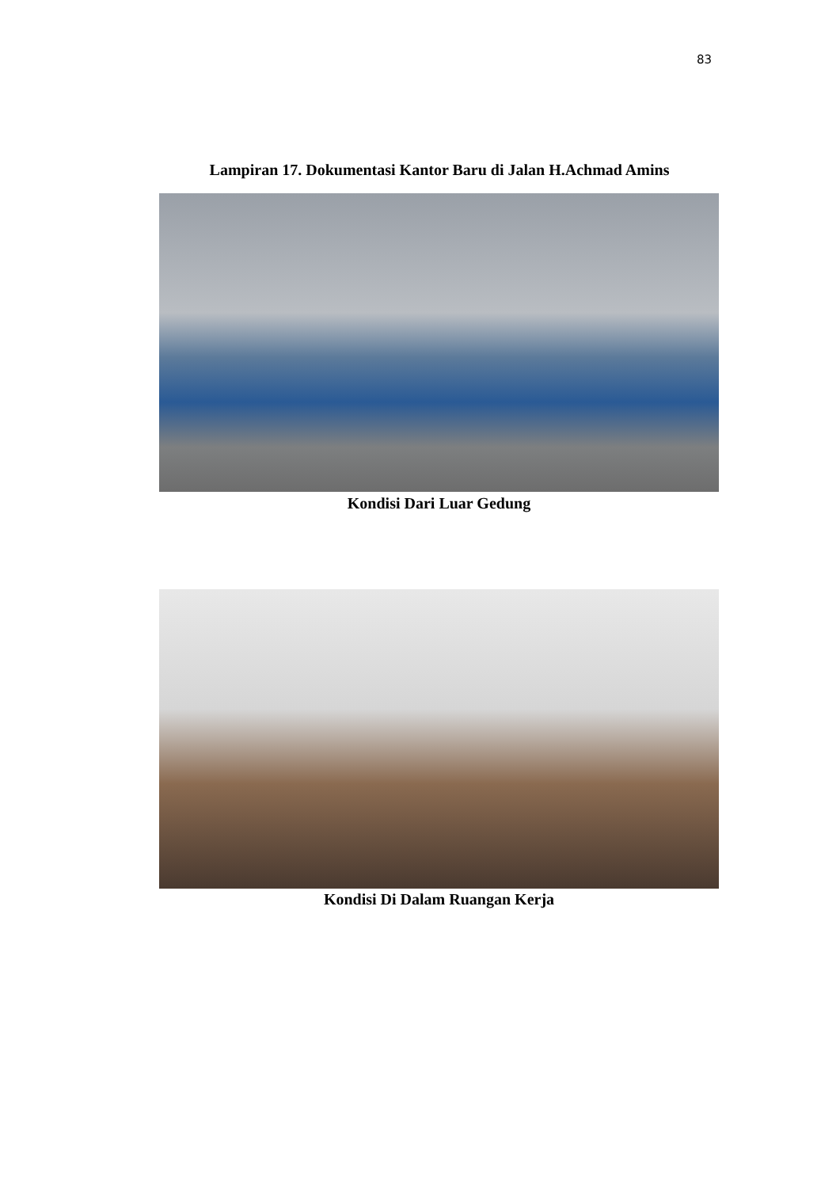83
Lampiran 17. Dokumentasi Kantor Baru di Jalan H.Achmad Amins
Kondisi Dari Luar Gedung
Kondisi Di Dalam Ruangan Kerja